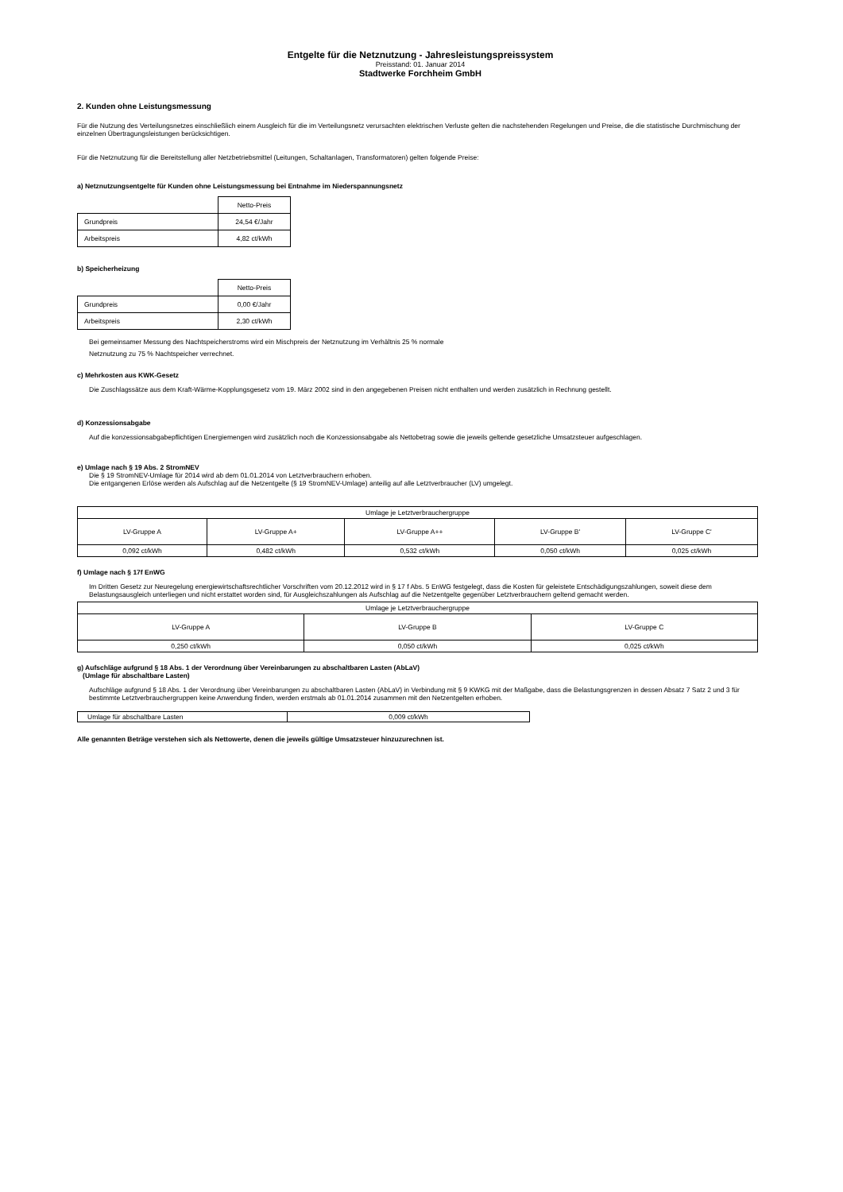Entgelte für die Netznutzung - Jahresleistungspreissystem
Preisstand: 01. Januar 2014
Stadtwerke Forchheim GmbH
2. Kunden ohne Leistungsmessung
Für die Nutzung des Verteilungsnetzes einschließlich einem Ausgleich für die im Verteilungsnetz verursachten elektrischen Verluste gelten die nachstehenden Regelungen und Preise, die die statistische Durchmischung der einzelnen Übertragungsleistungen berücksichtigen.
Für die Netznutzung für die Bereitstellung aller Netzbetriebsmittel (Leitungen, Schaltanlagen, Transformatoren) gelten folgende Preise:
a) Netznutzungsentgelte für Kunden ohne Leistungsmessung bei Entnahme im Niederspannungsnetz
| | Netto-Preis |
| Grundpreis | 24,54 €/Jahr |
| Arbeitspreis | 4,82 ct/kWh |
b) Speicherheizung
| | Netto-Preis |
| Grundpreis | 0,00 €/Jahr |
| Arbeitspreis | 2,30 ct/kWh |
Bei gemeinsamer Messung des Nachtspeicherstroms wird ein Mischpreis der Netznutzung im Verhältnis 25 % normale
Netznutzung zu 75 % Nachtspeicher verrechnet.
c) Mehrkosten aus KWK-Gesetz
Die Zuschlagssätze aus dem Kraft-Wärme-Kopplungsgesetz vom 19. März 2002 sind in den angegebenen Preisen nicht enthalten und werden zusätzlich in Rechnung gestellt.
d) Konzessionsabgabe
Auf die konzessionsabgabepflichtigen Energiemengen wird zusätzlich noch die Konzessionsabgabe als Nettobetrag sowie die jeweils geltende gesetzliche Umsatzsteuer aufgeschlagen.
e) Umlage nach § 19 Abs. 2 StromNEV
Die § 19 StromNEV-Umlage für 2014 wird ab dem 01.01.2014 von Letztverbrauchern erhoben.
Die entgangenen Erlöse werden als Aufschlag auf die Netzentgelte (§ 19 StromNEV-Umlage) anteilig auf alle Letztverbraucher (LV) umgelegt.
| Umlage je Letztverbrauchergruppe | | | | |
| --- | --- | --- | --- | --- |
| LV-Gruppe A | LV-Gruppe A+ | LV-Gruppe A++ | LV-Gruppe B' | LV-Gruppe C' |
| 0,092 ct/kWh | 0,482 ct/kWh | 0,532 ct/kWh | 0,050 ct/kWh | 0,025 ct/kWh |
f) Umlage nach § 17f EnWG
Im Dritten Gesetz zur Neuregelung energiewirtschaftsrechtlicher Vorschriften vom 20.12.2012 wird in § 17 f Abs. 5 EnWG festgelegt, dass die Kosten für geleistete Entschädigungszahlungen, soweit diese dem Belastungsausgleich unterliegen und nicht erstattet worden sind, für Ausgleichszahlungen als Aufschlag auf die Netzentgelte gegenüber Letztverbrauchern geltend gemacht werden.
| Umlage je Letztverbrauchergruppe | | |
| --- | --- | --- |
| LV-Gruppe A | LV-Gruppe B | LV-Gruppe C |
| 0,250 ct/kWh | 0,050 ct/kWh | 0,025 ct/kWh |
g) Aufschläge aufgrund § 18 Abs. 1 der Verordnung über Vereinbarungen zu abschaltbaren Lasten (AbLaV)
(Umlage für abschaltbare Lasten)
Aufschläge aufgrund § 18 Abs. 1 der Verordnung über Vereinbarungen zu abschaltbaren Lasten (AbLaV) in Verbindung mit § 9 KWKG mit der Maßgabe, dass die Belastungsgrenzen in dessen Absatz 7 Satz 2 und 3 für bestimmte Letztverbrauchergruppen keine Anwendung finden, werden erstmals ab 01.01.2014 zusammen mit den Netzentgelten erhoben.
| Umlage für abschaltbare Lasten | 0,009 ct/kWh |
Alle genannten Beträge verstehen sich als Nettowerte, denen die jeweils gültige Umsatzsteuer hinzuzurechnen ist.